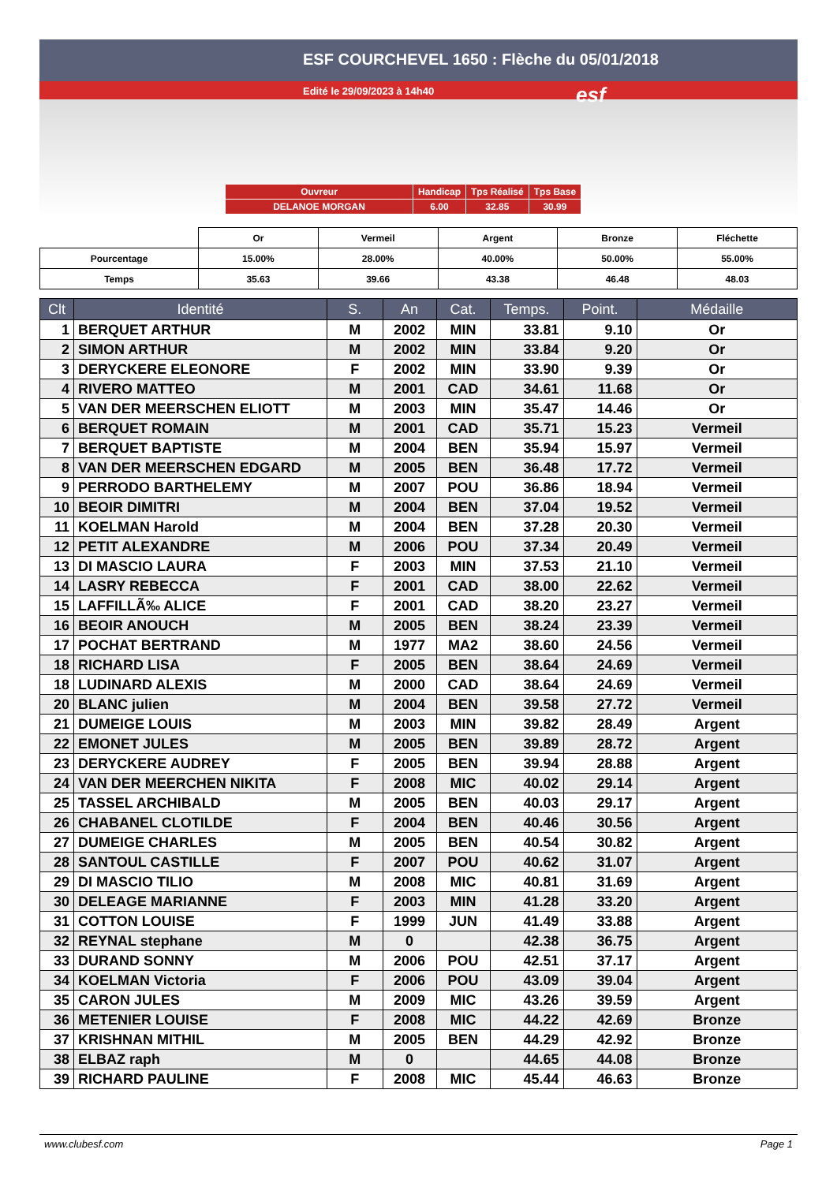ESF COURCHEVEL 1650 : Flèche du 05/01/2018
Edité le 29/09/2023 à 14h40 esf
| Ouvreur | Handicap | Tps Réalisé | Tps Base |
| DELANOE MORGAN | 6.00 | 32.85 | 30.99 |
| | Or | Vermeil | Argent | Bronze | Fléchette |
| Pourcentage | 15.00% | 28.00% | 40.00% | 50.00% | 55.00% |
| Temps | 35.63 | 39.66 | 43.38 | 46.48 | 48.03 |
| Clt | Identité | S. | An | Cat. | Temps. | Point. | Médaille |
| --- | --- | --- | --- | --- | --- | --- | --- |
| 1 | BERQUET ARTHUR | M | 2002 | MIN | 33.81 | 9.10 | Or |
| 2 | SIMON ARTHUR | M | 2002 | MIN | 33.84 | 9.20 | Or |
| 3 | DERYCKERE ELEONORE | F | 2002 | MIN | 33.90 | 9.39 | Or |
| 4 | RIVERO MATTEO | M | 2001 | CAD | 34.61 | 11.68 | Or |
| 5 | VAN DER MEERSCHEN ELIOTT | M | 2003 | MIN | 35.47 | 14.46 | Or |
| 6 | BERQUET ROMAIN | M | 2001 | CAD | 35.71 | 15.23 | Vermeil |
| 7 | BERQUET BAPTISTE | M | 2004 | BEN | 35.94 | 15.97 | Vermeil |
| 8 | VAN DER MEERSCHEN EDGARD | M | 2005 | BEN | 36.48 | 17.72 | Vermeil |
| 9 | PERRODO BARTHELEMY | M | 2007 | POU | 36.86 | 18.94 | Vermeil |
| 10 | BEOIR DIMITRI | M | 2004 | BEN | 37.04 | 19.52 | Vermeil |
| 11 | KOELMAN Harold | M | 2004 | BEN | 37.28 | 20.30 | Vermeil |
| 12 | PETIT ALEXANDRE | M | 2006 | POU | 37.34 | 20.49 | Vermeil |
| 13 | DI MASCIO LAURA | F | 2003 | MIN | 37.53 | 21.10 | Vermeil |
| 14 | LASRY REBECCA | F | 2001 | CAD | 38.00 | 22.62 | Vermeil |
| 15 | LAFFILLÃ‰ ALICE | F | 2001 | CAD | 38.20 | 23.27 | Vermeil |
| 16 | BEOIR ANOUCH | M | 2005 | BEN | 38.24 | 23.39 | Vermeil |
| 17 | POCHAT BERTRAND | M | 1977 | MA2 | 38.60 | 24.56 | Vermeil |
| 18 | RICHARD LISA | F | 2005 | BEN | 38.64 | 24.69 | Vermeil |
| 18 | LUDINARD ALEXIS | M | 2000 | CAD | 38.64 | 24.69 | Vermeil |
| 20 | BLANC julien | M | 2004 | BEN | 39.58 | 27.72 | Vermeil |
| 21 | DUMEIGE LOUIS | M | 2003 | MIN | 39.82 | 28.49 | Argent |
| 22 | EMONET JULES | M | 2005 | BEN | 39.89 | 28.72 | Argent |
| 23 | DERYCKERE AUDREY | F | 2005 | BEN | 39.94 | 28.88 | Argent |
| 24 | VAN DER MEERCHEN NIKITA | F | 2008 | MIC | 40.02 | 29.14 | Argent |
| 25 | TASSEL ARCHIBALD | M | 2005 | BEN | 40.03 | 29.17 | Argent |
| 26 | CHABANEL CLOTILDE | F | 2004 | BEN | 40.46 | 30.56 | Argent |
| 27 | DUMEIGE CHARLES | M | 2005 | BEN | 40.54 | 30.82 | Argent |
| 28 | SANTOUL CASTILLE | F | 2007 | POU | 40.62 | 31.07 | Argent |
| 29 | DI MASCIO TILIO | M | 2008 | MIC | 40.81 | 31.69 | Argent |
| 30 | DELEAGE MARIANNE | F | 2003 | MIN | 41.28 | 33.20 | Argent |
| 31 | COTTON LOUISE | F | 1999 | JUN | 41.49 | 33.88 | Argent |
| 32 | REYNAL stephane | M | 0 | | 42.38 | 36.75 | Argent |
| 33 | DURAND SONNY | M | 2006 | POU | 42.51 | 37.17 | Argent |
| 34 | KOELMAN Victoria | F | 2006 | POU | 43.09 | 39.04 | Argent |
| 35 | CARON JULES | M | 2009 | MIC | 43.26 | 39.59 | Argent |
| 36 | METENIER LOUISE | F | 2008 | MIC | 44.22 | 42.69 | Bronze |
| 37 | KRISHNAN MITHIL | M | 2005 | BEN | 44.29 | 42.92 | Bronze |
| 38 | ELBAZ raph | M | 0 | | 44.65 | 44.08 | Bronze |
| 39 | RICHARD PAULINE | F | 2008 | MIC | 45.44 | 46.63 | Bronze |
www.clubesf.com Page 1